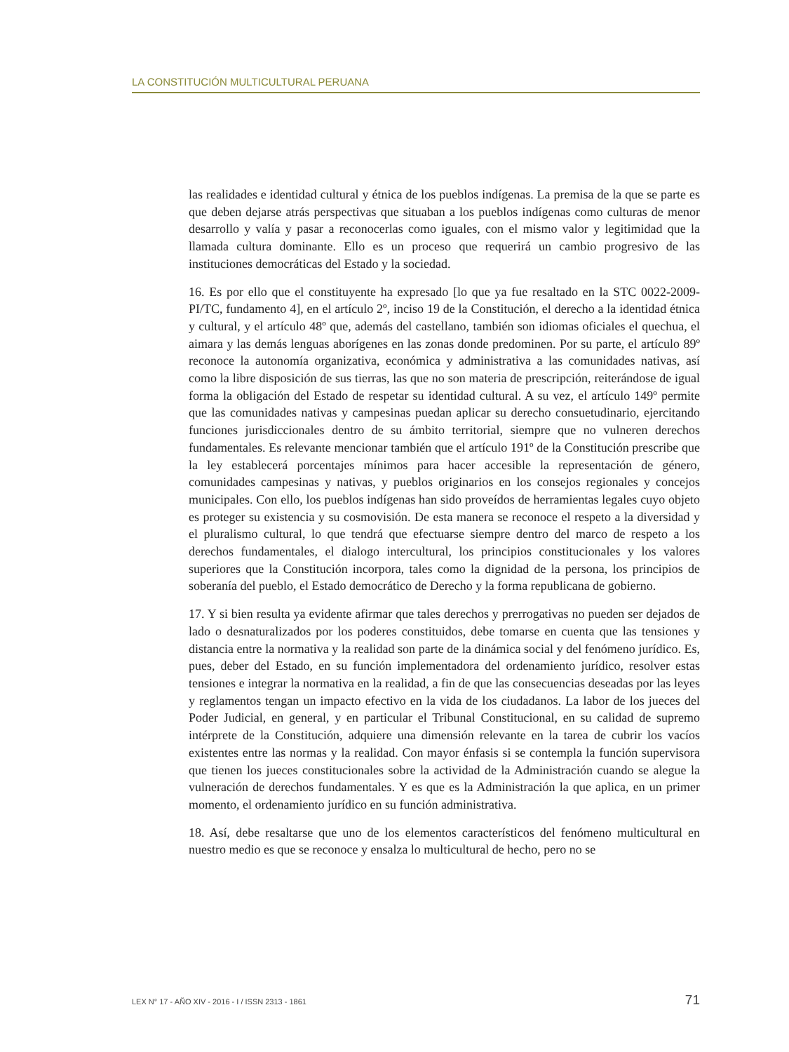LA CONSTITUCIÓN MULTICULTURAL PERUANA
las realidades e identidad cultural y étnica de los pueblos indígenas. La premisa de la que se parte es que deben dejarse atrás perspectivas que situaban a los pueblos indígenas como culturas de menor desarrollo y valía y pasar a reconocerlas como iguales, con el mismo valor y legitimidad que la llamada cultura dominante. Ello es un proceso que requerirá un cambio progresivo de las instituciones democráticas del Estado y la sociedad.
16. Es por ello que el constituyente ha expresado [lo que ya fue resaltado en la STC 0022-2009-PI/TC, fundamento 4], en el artículo 2º, inciso 19 de la Constitución, el derecho a la identidad étnica y cultural, y el artículo 48º que, además del castellano, también son idiomas oficiales el quechua, el aimara y las demás lenguas aborígenes en las zonas donde predominen. Por su parte, el artículo 89º reconoce la autonomía organizativa, económica y administrativa a las comunidades nativas, así como la libre disposición de sus tierras, las que no son materia de prescripción, reiterándose de igual forma la obligación del Estado de respetar su identidad cultural. A su vez, el artículo 149º permite que las comunidades nativas y campesinas puedan aplicar su derecho consuetudinario, ejercitando funciones jurisdiccionales dentro de su ámbito territorial, siempre que no vulneren derechos fundamentales. Es relevante mencionar también que el artículo 191º de la Constitución prescribe que la ley establecerá porcentajes mínimos para hacer accesible la representación de género, comunidades campesinas y nativas, y pueblos originarios en los consejos regionales y concejos municipales. Con ello, los pueblos indígenas han sido proveídos de herramientas legales cuyo objeto es proteger su existencia y su cosmovisión. De esta manera se reconoce el respeto a la diversidad y el pluralismo cultural, lo que tendrá que efectuarse siempre dentro del marco de respeto a los derechos fundamentales, el dialogo intercultural, los principios constitucionales y los valores superiores que la Constitución incorpora, tales como la dignidad de la persona, los principios de soberanía del pueblo, el Estado democrático de Derecho y la forma republicana de gobierno.
17. Y si bien resulta ya evidente afirmar que tales derechos y prerrogativas no pueden ser dejados de lado o desnaturalizados por los poderes constituidos, debe tomarse en cuenta que las tensiones y distancia entre la normativa y la realidad son parte de la dinámica social y del fenómeno jurídico. Es, pues, deber del Estado, en su función implementadora del ordenamiento jurídico, resolver estas tensiones e integrar la normativa en la realidad, a fin de que las consecuencias deseadas por las leyes y reglamentos tengan un impacto efectivo en la vida de los ciudadanos. La labor de los jueces del Poder Judicial, en general, y en particular el Tribunal Constitucional, en su calidad de supremo intérprete de la Constitución, adquiere una dimensión relevante en la tarea de cubrir los vacíos existentes entre las normas y la realidad. Con mayor énfasis si se contempla la función supervisora que tienen los jueces constitucionales sobre la actividad de la Administración cuando se alegue la vulneración de derechos fundamentales. Y es que es la Administración la que aplica, en un primer momento, el ordenamiento jurídico en su función administrativa.
18. Así, debe resaltarse que uno de los elementos característicos del fenómeno multicultural en nuestro medio es que se reconoce y ensalza lo multicultural de hecho, pero no se
LEX N° 17 - AÑO XIV - 2016 - I / ISSN 2313 - 1861 71